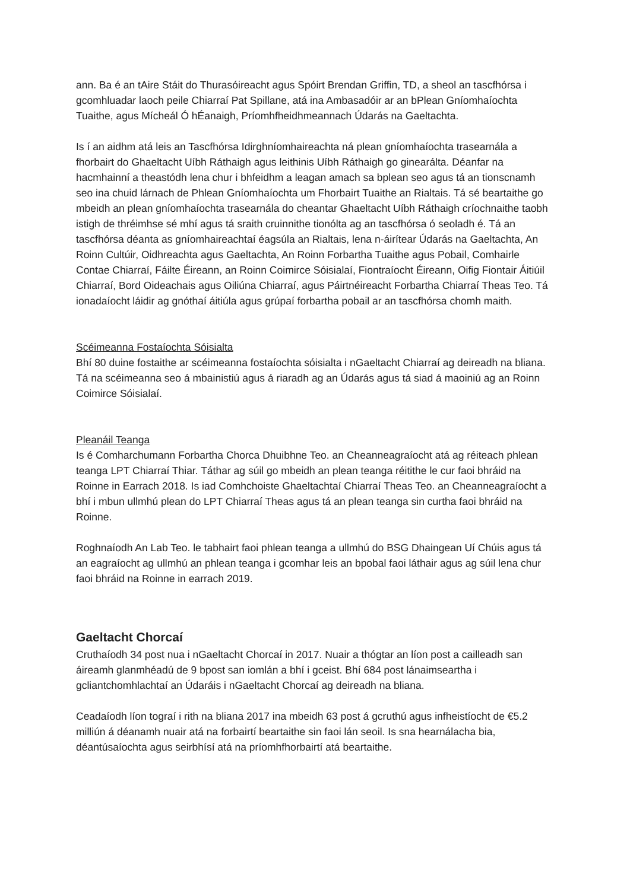ann. Ba é an tAire Stáit do Thurasóireacht agus Spóirt Brendan Griffin, TD, a sheol an tascfhórsa i gcomhluadar laoch peile Chiarraí Pat Spillane, atá ina Ambasadóir ar an bPlean Gníomhaíochta Tuaithe, agus Mícheál Ó hÉanaigh, Príomhfheidhmeannach Údarás na Gaeltachta.
Is í an aidhm atá leis an Tascfhórsa Idirghníomhaireachta ná plean gníomhaíochta trasearnála a fhorbairt do Ghaeltacht Uíbh Ráthaigh agus leithinis Uíbh Ráthaigh go ginearálta. Déanfar na hacmhainní a theastódh lena chur i bhfeidhm a leagan amach sa bplean seo agus tá an tionscnamh seo ina chuid lárnach de Phlean Gníomhaíochta um Fhorbairt Tuaithe an Rialtais. Tá sé beartaithe go mbeidh an plean gníomhaíochta trasearnála do cheantar Ghaeltacht Uíbh Ráthaigh críochnaithe taobh istigh de thréimhse sé mhí agus tá sraith cruinnithe tionólta ag an tascfhórsa ó seoladh é. Tá an tascfhórsa déanta as gníomhaireachtaí éagsúla an Rialtais, lena n-áirítear Údarás na Gaeltachta, An Roinn Cultúir, Oidhreachta agus Gaeltachta, An Roinn Forbartha Tuaithe agus Pobail, Comhairle Contae Chiarraí, Fáilte Éireann, an Roinn Coimirce Sóisialaí, Fiontraíocht Éireann, Oifig Fiontair Áitiúil Chiarraí, Bord Oideachais agus Oiliúna Chiarraí, agus Páirtnéireacht Forbartha Chiarraí Theas Teo. Tá ionadaíocht láidir ag gnóthaí áitiúla agus grúpaí forbartha pobail ar an tascfhórsa chomh maith.
Scéimeanna Fostaíochta Sóisialta
Bhí 80 duine fostaithe ar scéimeanna fostaíochta sóisialta i nGaeltacht Chiarraí ag deireadh na bliana. Tá na scéimeanna seo á mbainistiú agus á riaradh ag an Údarás agus tá siad á maoiniú ag an Roinn Coimirce Sóisialaí.
Pleanáil Teanga
Is é Comharchumann Forbartha Chorca Dhuibhne Teo. an Cheanneagraíocht atá ag réiteach phlean teanga LPT Chiarraí Thiar. Táthar ag súil go mbeidh an plean teanga réitithe le cur faoi bhráid na Roinne in Earrach 2018. Is iad Comhchoiste Ghaeltachtaí Chiarraí Theas Teo. an Cheanneagraíocht a bhí i mbun ullmhú plean do LPT Chiarraí Theas agus tá an plean teanga sin curtha faoi bhráid na Roinne.
Roghnaíodh An Lab Teo. le tabhairt faoi phlean teanga a ullmhú do BSG Dhaingean Uí Chúis agus tá an eagraíocht ag ullmhú an phlean teanga i gcomhar leis an bpobal faoi láthair agus ag súil lena chur faoi bhráid na Roinne in earrach 2019.
Gaeltacht Chorcaí
Cruthaíodh 34 post nua i nGaeltacht Chorcaí in 2017. Nuair a thógtar an líon post a cailleadh san áireamh glanmhéadú de 9 bpost san iomlán a bhí i gceist. Bhí 684 post lánaimseartha i gcliantchomhlachtaí an Údaráis i nGaeltacht Chorcaí ag deireadh na bliana.
Ceadaíodh líon tograí i rith na bliana 2017 ina mbeidh 63 post á gcruthú agus infheistíocht de €5.2 milliún á déanamh nuair atá na forbairtí beartaithe sin faoi lán seoil. Is sna hearnálacha bia, déantúsaíochta agus seirbhísí atá na príomhfhorbairtí atá beartaithe.